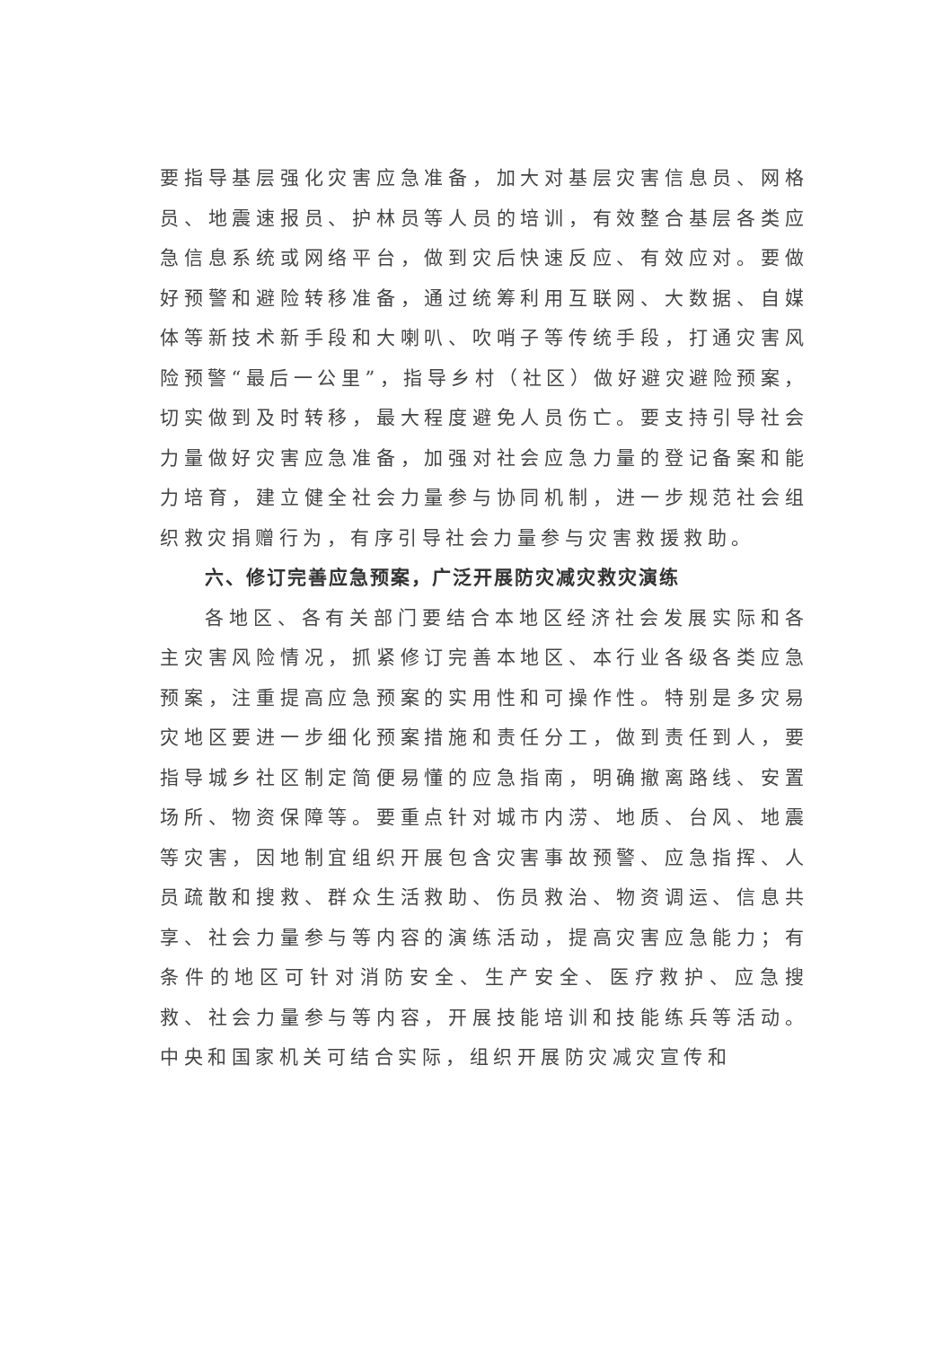要指导基层强化灾害应急准备，加大对基层灾害信息员、网格员、地震速报员、护林员等人员的培训，有效整合基层各类应急信息系统或网络平台，做到灾后快速反应、有效应对。要做好预警和避险转移准备，通过统筹利用互联网、大数据、自媒体等新技术新手段和大喇叭、吹哨子等传统手段，打通灾害风险预警“最后一公里”，指导乡村（社区）做好避灾避险预案，切实做到及时转移，最大程度避免人员伤亡。要支持引导社会力量做好灾害应急准备，加强对社会应急力量的登记备案和能力培育，建立健全社会力量参与协同机制，进一步规范社会组织救灾捐赠行为，有序引导社会力量参与灾害救援救助。
六、修订完善应急预案，广泛开展防灾减灾救灾演练
各地区、各有关部门要结合本地区经济社会发展实际和各主灾害风险情况，抓紧修订完善本地区、本行业各级各类应急预案，注重提高应急预案的实用性和可操作性。特别是多灾易灾地区要进一步细化预案措施和责任分工，做到责任到人，要指导城乡社区制定简便易懂的应急指南，明确撤离路线、安置场所、物资保障等。要重点针对城市内涝、地质、台风、地震等灾害，因地制宜组织开展包含灾害事故预警、应急指挥、人员疏散和搜救、群众生活救助、伤员救治、物资调运、信息共享、社会力量参与等内容的演练活动，提高灾害应急能力；有条件的地区可针对消防安全、生产安全、医疗救护、应急搜救、社会力量参与等内容，开展技能培训和技能练兵等活动。中央和国家机关可结合实际，组织开展防灾减灾宣传和